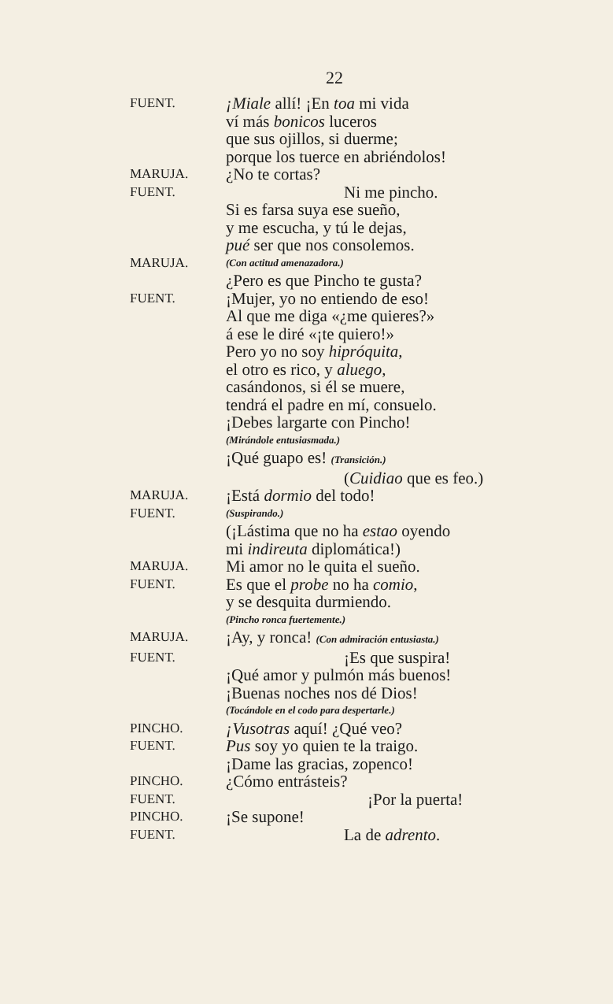22
FUENT.
¡Miale allí! ¡En toa mi vida
ví más bonicos luceros
que sus ojillos, si duerme;
porque los tuerce en abriéndolos!
MARUJA.
¿No te cortas?
FUENT.
Ni me pincho.
Si es farsa suya ese sueño,
y me escucha, y tú le dejas,
pué ser que nos consolemos.
MARUJA.
(Con actitud amenazadora.)
¿Pero es que Pincho te gusta?
FUENT.
¡Mujer, yo no entiendo de eso!
Al que me diga «¿me quieres?»
á ese le diré «¡te quiero!»
Pero yo no soy hipróquita,
el otro es rico, y aluego,
casándonos, si él se muere,
tendrá el padre en mí, consuelo.
¡Debes largarte con Pincho!
(Mirándole entusiasmada.)
¡Qué guapo es! (Transición.)
(Cuidiao que es feo.)
MARUJA.
¡Está dormio del todo!
FUENT.
(Suspirando.)
(¡Lástima que no ha estao oyendo
mi indireuta diplomática!)
MARUJA.
Mi amor no le quita el sueño.
FUENT.
Es que el probe no ha comio,
y se desquita durmiendo.
(Pincho ronca fuertemente.)
MARUJA.
¡Ay, y ronca! (Con admiración entusiasta.)
FUENT.
¡Es que suspira!
¡Qué amor y pulmón más buenos!
¡Buenas noches nos dé Dios!
(Tocándole en el codo para despertarle.)
PINCHO.
¡Vusotras aquí! ¿Qué veo?
FUENT.
Pus soy yo quien te la traigo.
¡Dame las gracias, zopenco!
PINCHO.
¿Cómo entrásteis?
FUENT.
¡Por la puerta!
PINCHO.
¡Se supone!
FUENT.
La de adrento.